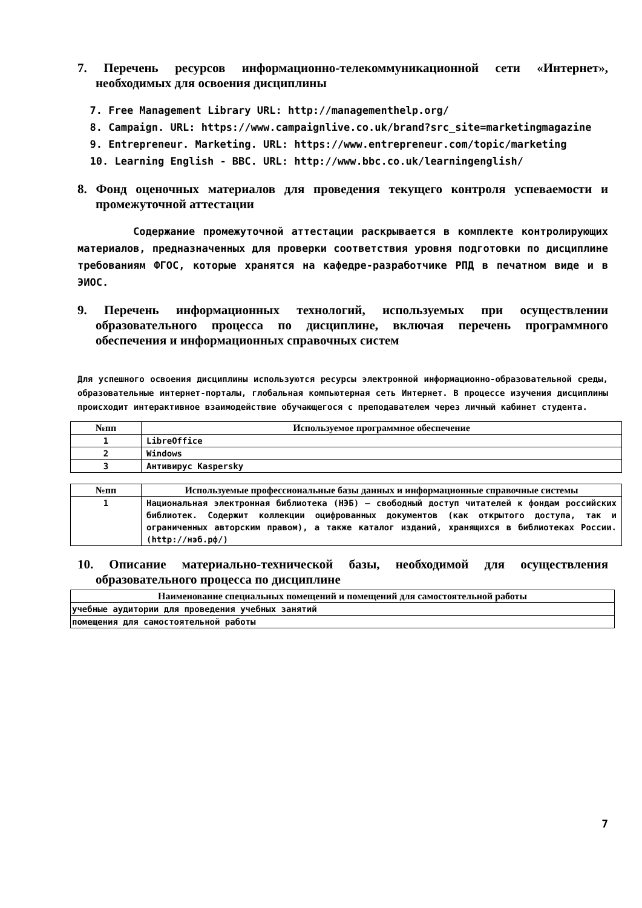7. Перечень ресурсов информационно-телекоммуникационной сети «Интернет», необходимых для освоения дисциплины
7. Free Management Library URL: http://managementhelp.org/
8. Campaign. URL: https://www.campaignlive.co.uk/brand?src_site=marketingmagazine
9. Entrepreneur. Marketing. URL: https://www.entrepreneur.com/topic/marketing
10. Learning English - BBC. URL: http://www.bbc.co.uk/learningenglish/
8. Фонд оценочных материалов для проведения текущего контроля успеваемости и промежуточной аттестации
Содержание промежуточной аттестации раскрывается в комплекте контролирующих материалов, предназначенных для проверки соответствия уровня подготовки по дисциплине требованиям ФГОС, которые хранятся на кафедре-разработчике РПД в печатном виде и в ЭИОС.
9. Перечень информационных технологий, используемых при осуществлении образовательного процесса по дисциплине, включая перечень программного обеспечения и информационных справочных систем
Для успешного освоения дисциплины используются ресурсы электронной информационно-образовательной среды, образовательные интернет-порталы, глобальная компьютерная сеть Интернет. В процессе изучения дисциплины происходит интерактивное взаимодействие обучающегося с преподавателем через личный кабинет студента.
| №пп | Используемое программное обеспечение |
| --- | --- |
| 1 | LibreOffice |
| 2 | Windows |
| 3 | Антивирус Kaspersky |
| №пп | Используемые профессиональные базы данных и информационные справочные системы |
| --- | --- |
| 1 | Национальная электронная библиотека (НЭБ) – свободный доступ читателей к фондам российских библиотек. Содержит коллекции оцифрованных документов (как открытого доступа, так и ограниченных авторским правом), а также каталог изданий, хранящихся в библиотеках России. (http://нэб.рф/) |
10. Описание материально-технической базы, необходимой для осуществления образовательного процесса по дисциплине
| Наименование специальных помещений и помещений для самостоятельной работы |
| --- |
| учебные аудитории для проведения учебных занятий |
| помещения для самостоятельной работы |
7